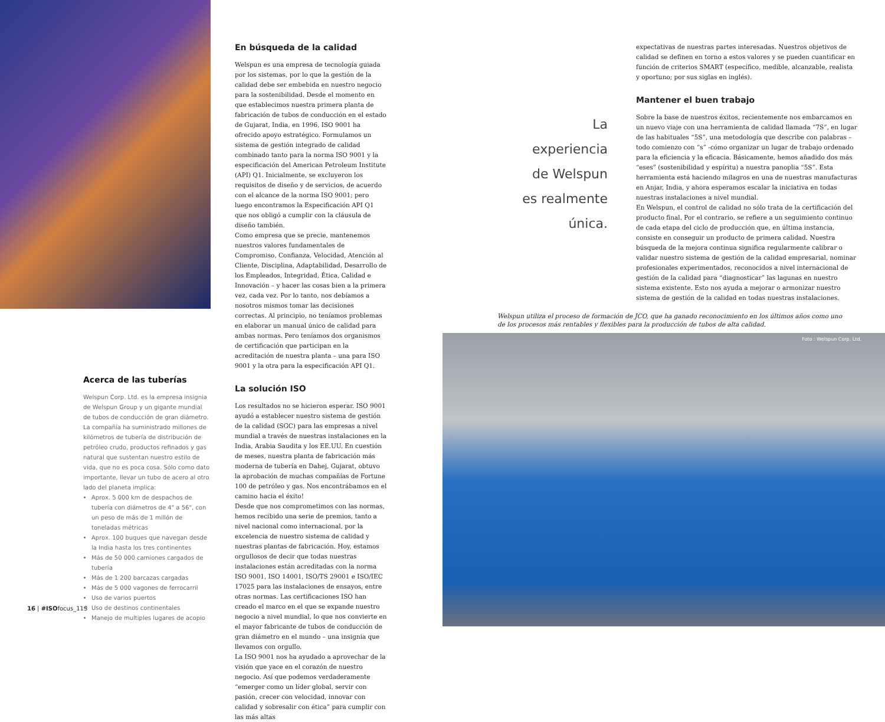En búsqueda de la calidad
Welspun es una empresa de tecnología guiada por los sistemas, por lo que la gestión de la calidad debe ser embebida en nuestro negocio para la sostenibilidad. Desde el momento en que establecimos nuestra primera planta de fabricación de tubos de conducción en el estado de Gujarat, India, en 1996, ISO 9001 ha ofrecido apoyo estratégico. Formulamos un sistema de gestión integrado de calidad combinado tanto para la norma ISO 9001 y la especificación del American Petroleum Institute (API) Q1. Inicialmente, se excluyeron los requisitos de diseño y de servicios, de acuerdo con el alcance de la norma ISO 9001; pero luego encontramos la Especificación API Q1 que nos obligó a cumplir con la cláusula de diseño también.
Como empresa que se precie, mantenemos nuestros valores fundamentales de Compromiso, Confianza, Velocidad, Atención al Cliente, Disciplina, Adaptabilidad, Desarrollo de los Empleados, Integridad, Ética, Calidad e Innovación – y hacer las cosas bien a la primera vez, cada vez. Por lo tanto, nos debíamos a nosotros mismos tomar las decisiones correctas. Al principio, no teníamos problemas en elaborar un manual único de calidad para ambas normas. Pero teníamos dos organismos de certificación que participan en la acreditación de nuestra planta – una para ISO 9001 y la otra para la especificación API Q1.
La solución ISO
Los resultados no se hicieron esperar. ISO 9001 ayudó a establecer nuestro sistema de gestión de la calidad (SGC) para las empresas a nivel mundial a través de nuestras instalaciones en la India, Arabia Saudita y los EE.UU. En cuestión de meses, nuestra planta de fabricación más moderna de tubería en Dahej, Gujarat, obtuvo la aprobación de muchas compañías de Fortune 100 de petróleo y gas. Nos encontrábamos en el camino hacia el éxito!
Desde que nos comprometimos con las normas, hemos recibido una serie de premios, tanto a nivel nacional como internacional, por la excelencia de nuestro sistema de calidad y nuestras plantas de fabricación. Hoy, estamos orgullosos de decir que todas nuestras instalaciones están acreditadas con la norma ISO 9001, ISO 14001, ISO/TS 29001 e ISO/IEC 17025 para las instalaciones de ensayos, entre otras normas. Las certificaciones ISO han creado el marco en el que se expande nuestro negocio a nivel mundial, lo que nos convierte en el mayor fabricante de tubos de conducción de gran diámetro en el mundo – una insignia que llevamos con orgullo.
La ISO 9001 nos ha ayudado a aprovechar de la visión que yace en el corazón de nuestro negocio. Así que podemos verdaderamente “emerger como un líder global, servir con pasión, crecer con velocidad, innovar con calidad y sobresalir con ética” para cumplir con las más altas
Acerca de las tuberías
Welspun Corp. Ltd. es la empresa insignia de Welspun Group y un gigante mundial de tubos de conducción de gran diámetro. La compañía ha suministrado millones de kilómetros de tubería de distribución de petróleo crudo, productos refinados y gas natural que sustentan nuestro estilo de vida, que no es poca cosa. Sólo como dato importante, llevar un tubo de acero al otro lado del planeta implica:
Aprox. 5 000 km de despachos de tubería con diámetros de 4" a 56", con un peso de más de 1 millón de toneladas métricas
Aprox. 100 buques que navegan desde la India hasta los tres continentes
Más de 50 000 camiones cargados de tubería
Más de 1 200 barcazas cargadas
Más de 5 000 vagones de ferrocarril
Uso de varios puertos
Uso de destinos continentales
Manejo de multiples lugares de acopio
La experiencia de Welspun es realmente única.
expectativas de nuestras partes interesadas. Nuestros objetivos de calidad se definen en torno a estos valores y se pueden cuantificar en función de criterios SMART (específico, medible, alcanzable, realista y oportuno; por sus siglas en inglés).
Mantener el buen trabajo
Sobre la base de nuestros éxitos, recientemente nos embarcamos en un nuevo viaje con una herramienta de calidad llamada “7S”, en lugar de las habituales “5S”, una metodología que describe con palabras – todo comienzo con “s” -cómo organizar un lugar de trabajo ordenado para la eficiencia y la eficacia. Básicamente, hemos añadido dos más “eses” (sostenibilidad y espíritu) a nuestra panoplia “5S”. Esta herramienta está haciendo milagros en una de nuestras manufacturas en Anjar, India, y ahora esperamos escalar la iniciativa en todas nuestras instalaciones a nivel mundial.
En Welspun, el control de calidad no sólo trata de la certificación del producto final. Por el contrario, se refiere a un seguimiento continuo de cada etapa del ciclo de producción que, en última instancia, consiste en conseguir un producto de primera calidad. Nuestra búsqueda de la mejora continua significa regularmente calibrar o validar nuestro sistema de gestión de la calidad empresarial, nominar profesionales experimentados, reconocidos a nivel internacional de gestión de la calidad para “diagnosticar” las lagunas en nuestro sistema existente. Esto nos ayuda a mejorar o armonizar nuestro sistema de gestión de la calidad en todas nuestras instalaciones.
Welspun utiliza el proceso de formación de JCO, que ha ganado reconocimiento en los últimos años como uno de los procesos más rentables y flexibles para la producción de tubos de alta calidad.
Foto : Welspun Corp. Ltd.
16 | #ISOfocus_113